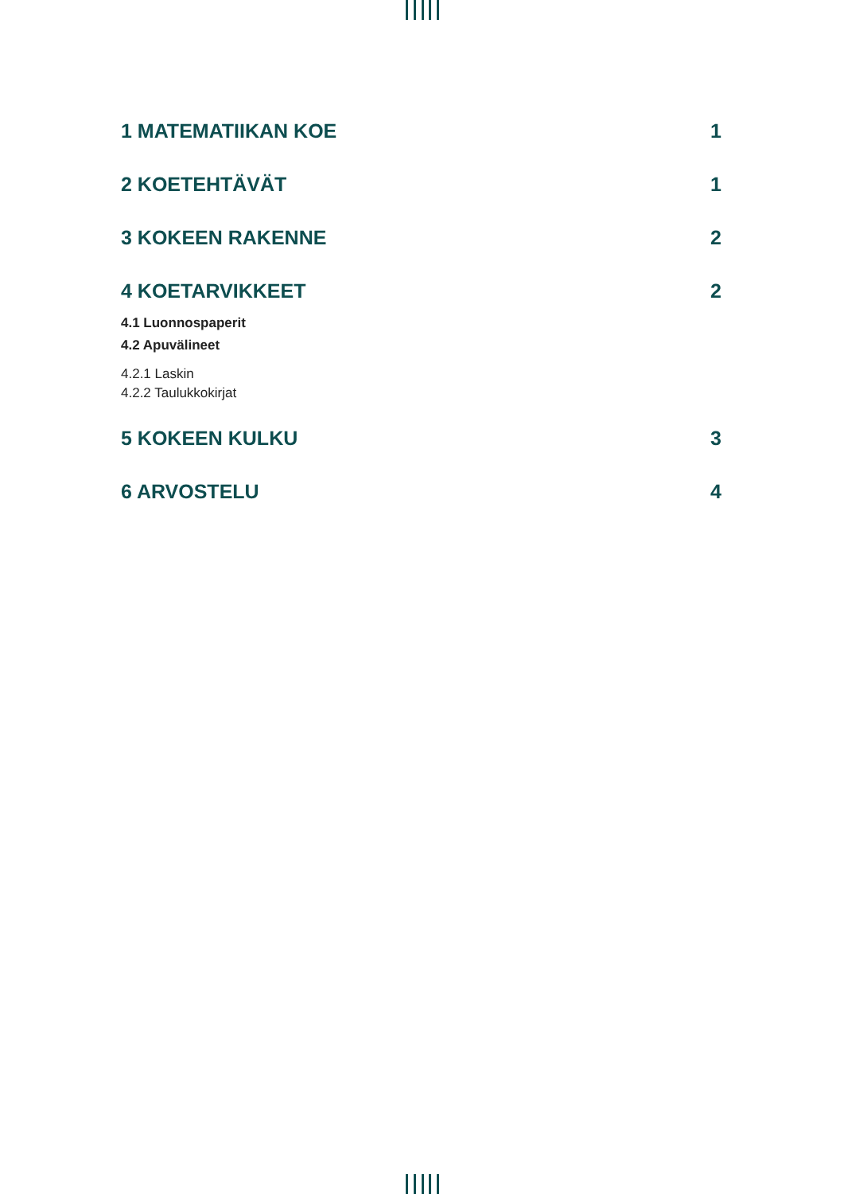1 MATEMATIIKAN KOE 1
2 KOETEHTÄVÄT 1
3 KOKEEN RAKENNE 2
4 KOETARVIKKEET 2
4.1 Luonnospaperit
4.2 Apuvälineet
4.2.1 Laskin
4.2.2 Taulukkokirjat
5 KOKEEN KULKU 3
6 ARVOSTELU 4